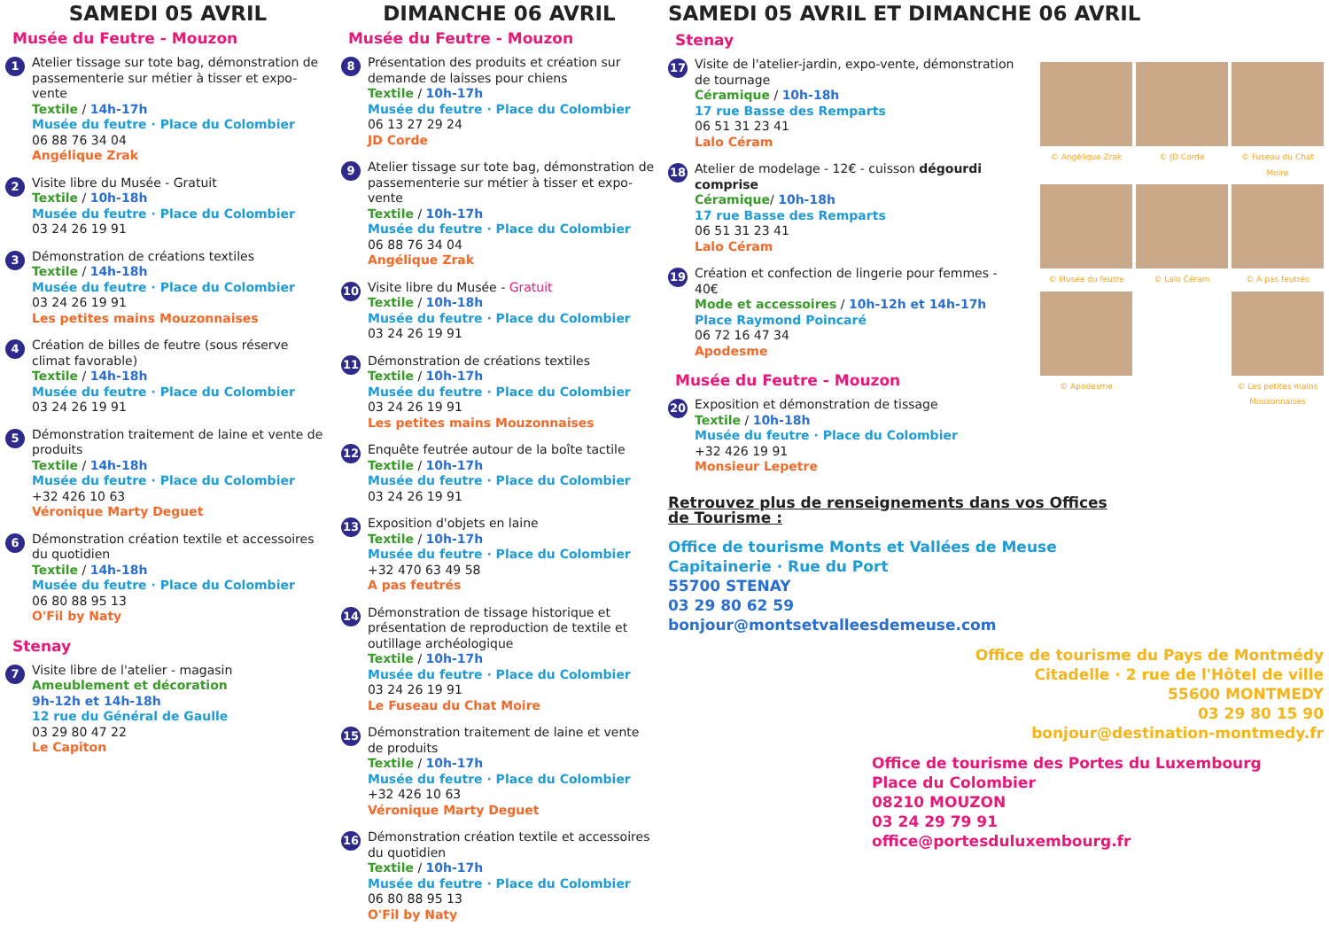SAMEDI 05 AVRIL
Musée du Feutre - Mouzon
1
Atelier tissage sur tote bag, démonstration de passementerie sur métier à tisser et expo-vente
Textile / 14h-17h
Musée du feutre · Place du Colombier
06 88 76 34 04
Angélique Zrak
2
Visite libre du Musée - Gratuit
Textile / 10h-18h
Musée du feutre · Place du Colombier
03 24 26 19 91
3
Démonstration de créations textiles
Textile / 14h-18h
Musée du feutre · Place du Colombier
03 24 26 19 91
Les petites mains Mouzonnaises
4
Création de billes de feutre (sous réserve climat favorable)
Textile / 14h-18h
Musée du feutre · Place du Colombier
03 24 26 19 91
5
Démonstration traitement de laine et vente de produits
Textile / 14h-18h
Musée du feutre · Place du Colombier
+32 426 10 63
Véronique Marty Deguet
6
Démonstration création textile et accessoires du quotidien
Textile / 14h-18h
Musée du feutre · Place du Colombier
06 80 88 95 13
O'Fil by Naty
Stenay
7
Visite libre de l'atelier - magasin
Ameublement et décoration
9h-12h et 14h-18h
12 rue du Général de Gaulle
03 29 80 47 22
Le Capiton
DIMANCHE 06 AVRIL
Musée du Feutre - Mouzon
8
Présentation des produits et création sur demande de laisses pour chiens
Textile / 10h-17h
Musée du feutre · Place du Colombier
06 13 27 29 24
JD Corde
9
Atelier tissage sur tote bag, démonstration de passementerie sur métier à tisser et expo-vente
Textile / 10h-17h
Musée du feutre · Place du Colombier
06 88 76 34 04
Angélique Zrak
10
Visite libre du Musée - Gratuit
Textile / 10h-18h
Musée du feutre · Place du Colombier
03 24 26 19 91
11
Démonstration de créations textiles
Textile / 10h-17h
Musée du feutre · Place du Colombier
03 24 26 19 91
Les petites mains Mouzonnaises
12
Enquête feutrée autour de la boîte tactile
Textile / 10h-17h
Musée du feutre · Place du Colombier
03 24 26 19 91
13
Exposition d'objets en laine
Textile / 10h-17h
Musée du feutre · Place du Colombier
+32 470 63 49 58
A pas feutrés
14
Démonstration de tissage historique et présentation de reproduction de textile et outillage archéologique
Textile / 10h-17h
Musée du feutre · Place du Colombier
03 24 26 19 91
Le Fuseau du Chat Moire
15
Démonstration traitement de laine et vente de produits
Textile / 10h-17h
Musée du feutre · Place du Colombier
+32 426 10 63
Véronique Marty Deguet
16
Démonstration création textile et accessoires du quotidien
Textile / 10h-17h
Musée du feutre · Place du Colombier
06 80 88 95 13
O'Fil by Naty
SAMEDI 05 AVRIL ET DIMANCHE 06 AVRIL
Stenay
17
Visite de l'atelier-jardin, expo-vente, démonstration de tournage
Céramique / 10h-18h
17 rue Basse des Remparts
06 51 31 23 41
Lalo Céram
18
Atelier de modelage - 12€ - cuisson dégourdi comprise
Céramique/ 10h-18h
17 rue Basse des Remparts
06 51 31 23 41
Lalo Céram
19
Création et confection de lingerie pour femmes - 40€
Mode et accessoires / 10h-12h et 14h-17h
Place Raymond Poincaré
06 72 16 47 34
Apodesme
Musée du Feutre - Mouzon
20
Exposition et démonstration de tissage
Textile / 10h-18h
Musée du feutre · Place du Colombier
+32 426 19 91
Monsieur Lepetre
© Angélique Zrak
© JD Corde
© Fuseau du Chat Moire
© Musée du feutre
© Lalo Céram
© A pas feutrés
© Apodesme
© Les petites mains Mouzonnaises
Retrouvez plus de renseignements dans vos Offices
de Tourisme :
Office de tourisme Monts et Vallées de Meuse
Capitainerie · Rue du Port
55700 STENAY
03 29 80 62 59
bonjour@montsetvalleesdemeuse.com
Office de tourisme du Pays de Montmédy
Citadelle · 2 rue de l'Hôtel de ville
55600 MONTMEDY
03 29 80 15 90
bonjour@destination-montmedy.fr
Office de tourisme des Portes du Luxembourg
Place du Colombier
08210 MOUZON
03 24 29 79 91
office@portesduluxembourg.fr